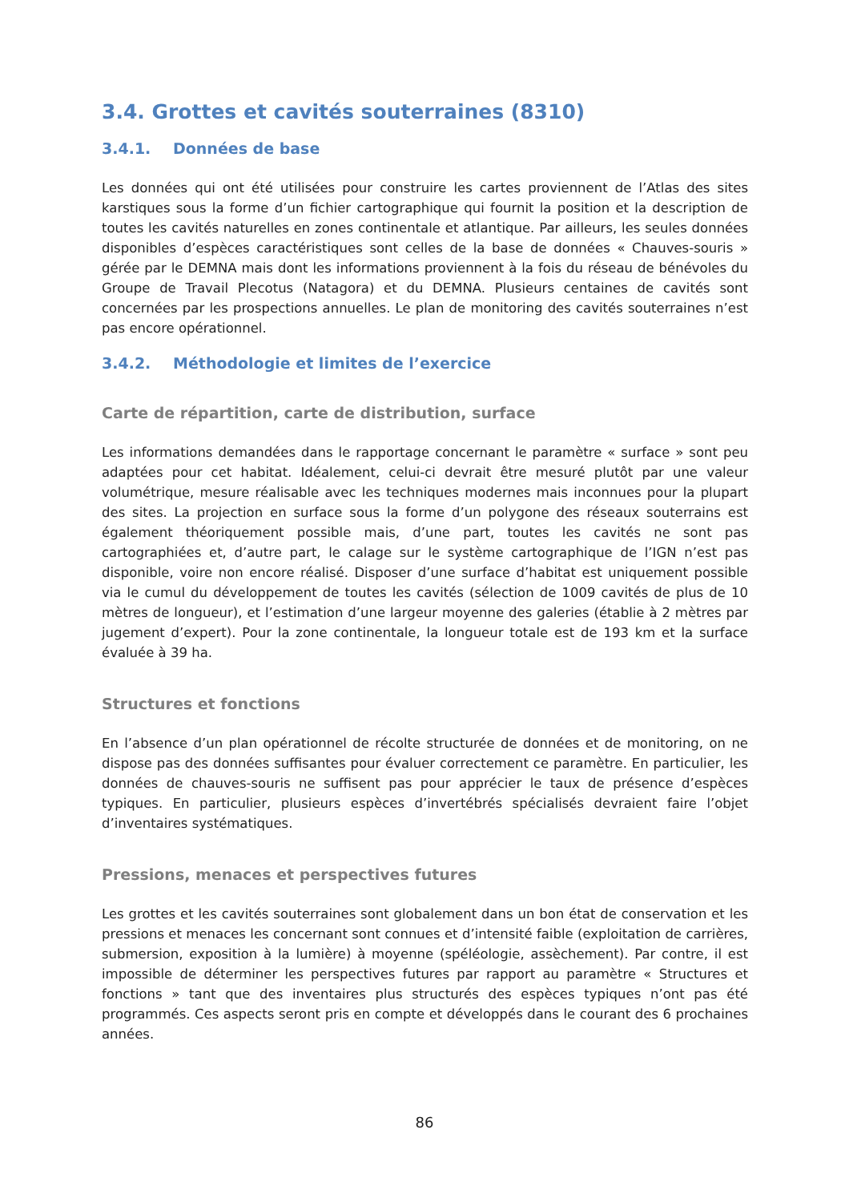3.4. Grottes et cavités souterraines (8310)
3.4.1. Données de base
Les données qui ont été utilisées pour construire les cartes proviennent de l’Atlas des sites karstiques sous la forme d’un fichier cartographique qui fournit la position et la description de toutes les cavités naturelles en zones continentale et atlantique. Par ailleurs, les seules données disponibles d’espèces caractéristiques sont celles de la base de données « Chauves-souris » gérée par le DEMNA mais dont les informations proviennent à la fois du réseau de bénévoles du Groupe de Travail Plecotus (Natagora) et du DEMNA. Plusieurs centaines de cavités sont concernées par les prospections annuelles. Le plan de monitoring des cavités souterraines n’est pas encore opérationnel.
3.4.2. Méthodologie et limites de l’exercice
Carte de répartition, carte de distribution, surface
Les informations demandées dans le rapportage concernant le paramètre « surface » sont peu adaptées pour cet habitat. Idéalement, celui-ci devrait être mesuré plutôt par une valeur volumétrique, mesure réalisable avec les techniques modernes mais inconnues pour la plupart des sites. La projection en surface sous la forme d’un polygone des réseaux souterrains est également théoriquement possible mais, d’une part, toutes les cavités ne sont pas cartographiées et, d’autre part, le calage sur le système cartographique de l’IGN n’est pas disponible, voire non encore réalisé. Disposer d’une surface d’habitat est uniquement possible via le cumul du développement de toutes les cavités (sélection de 1009 cavités de plus de 10 mètres de longueur), et l’estimation d’une largeur moyenne des galeries (établie à 2 mètres par jugement d’expert). Pour la zone continentale, la longueur totale est de 193 km et la surface évaluée à 39 ha.
Structures et fonctions
En l’absence d’un plan opérationnel de récolte structurée de données et de monitoring, on ne dispose pas des données suffisantes pour évaluer correctement ce paramètre. En particulier, les données de chauves-souris ne suffisent pas pour apprécier le taux de présence d’espèces typiques. En particulier, plusieurs espèces d’invertébrés spécialisés devraient faire l’objet d’inventaires systématiques.
Pressions, menaces et perspectives futures
Les grottes et les cavités souterraines sont globalement dans un bon état de conservation et les pressions et menaces les concernant sont connues et d’intensité faible (exploitation de carrières, submersion, exposition à la lumière) à moyenne (spéléologie, assèchement). Par contre, il est impossible de déterminer les perspectives futures par rapport au paramètre « Structures et fonctions » tant que des inventaires plus structurés des espèces typiques n’ont pas été programmés. Ces aspects seront pris en compte et développés dans le courant des 6 prochaines années.
86